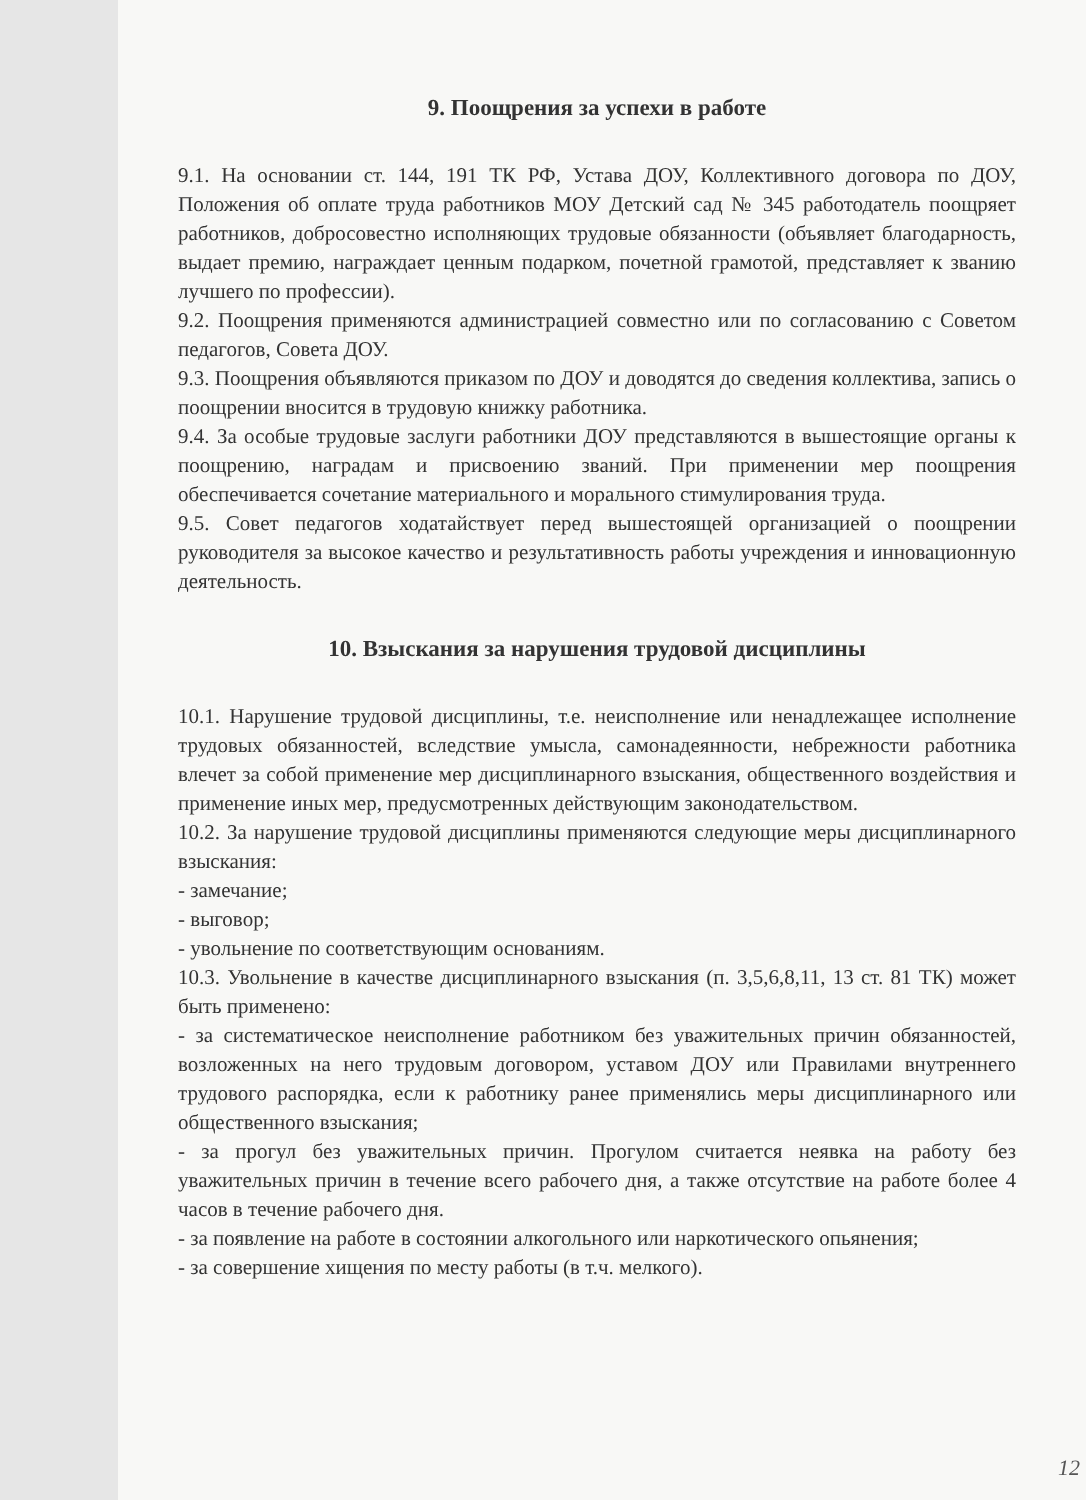9. Поощрения за успехи в работе
9.1. На основании ст. 144, 191 ТК РФ, Устава ДОУ, Коллективного договора по ДОУ, Положения об оплате труда работников МОУ Детский сад № 345 работодатель поощряет работников, добросовестно исполняющих трудовые обязанности (объявляет благодарность, выдает премию, награждает ценным подарком, почетной грамотой, представляет к званию лучшего по профессии).
9.2. Поощрения применяются администрацией совместно или по согласованию с Советом педагогов, Совета ДОУ.
9.3. Поощрения объявляются приказом по ДОУ и доводятся до сведения коллектива, запись о поощрении вносится в трудовую книжку работника.
9.4. За особые трудовые заслуги работники ДОУ представляются в вышестоящие органы к поощрению, наградам и присвоению званий. При применении мер поощрения обеспечивается сочетание материального и морального стимулирования труда.
9.5. Совет педагогов ходатайствует перед вышестоящей организацией о поощрении руководителя за высокое качество и результативность работы учреждения и инновационную деятельность.
10. Взыскания за нарушения трудовой дисциплины
10.1. Нарушение трудовой дисциплины, т.е. неисполнение или ненадлежащее исполнение трудовых обязанностей, вследствие умысла, самонадеянности, небрежности работника влечет за собой применение мер дисциплинарного взыскания, общественного воздействия и применение иных мер, предусмотренных действующим законодательством.
10.2. За нарушение трудовой дисциплины применяются следующие меры дисциплинарного взыскания:
- замечание;
- выговор;
- увольнение по соответствующим основаниям.
10.3. Увольнение в качестве дисциплинарного взыскания (п. 3,5,6,8,11, 13 ст. 81 ТК) может быть применено:
- за систематическое неисполнение работником без уважительных причин обязанностей, возложенных на него трудовым договором, уставом ДОУ или Правилами внутреннего трудового распорядка, если к работнику ранее применялись меры дисциплинарного или общественного взыскания;
- за прогул без уважительных причин. Прогулом считается неявка на работу без уважительных причин в течение всего рабочего дня, а также отсутствие на работе более 4 часов в течение рабочего дня.
- за появление на работе в состоянии алкогольного или наркотического опьянения;
- за совершение хищения по месту работы (в т.ч. мелкого).
12